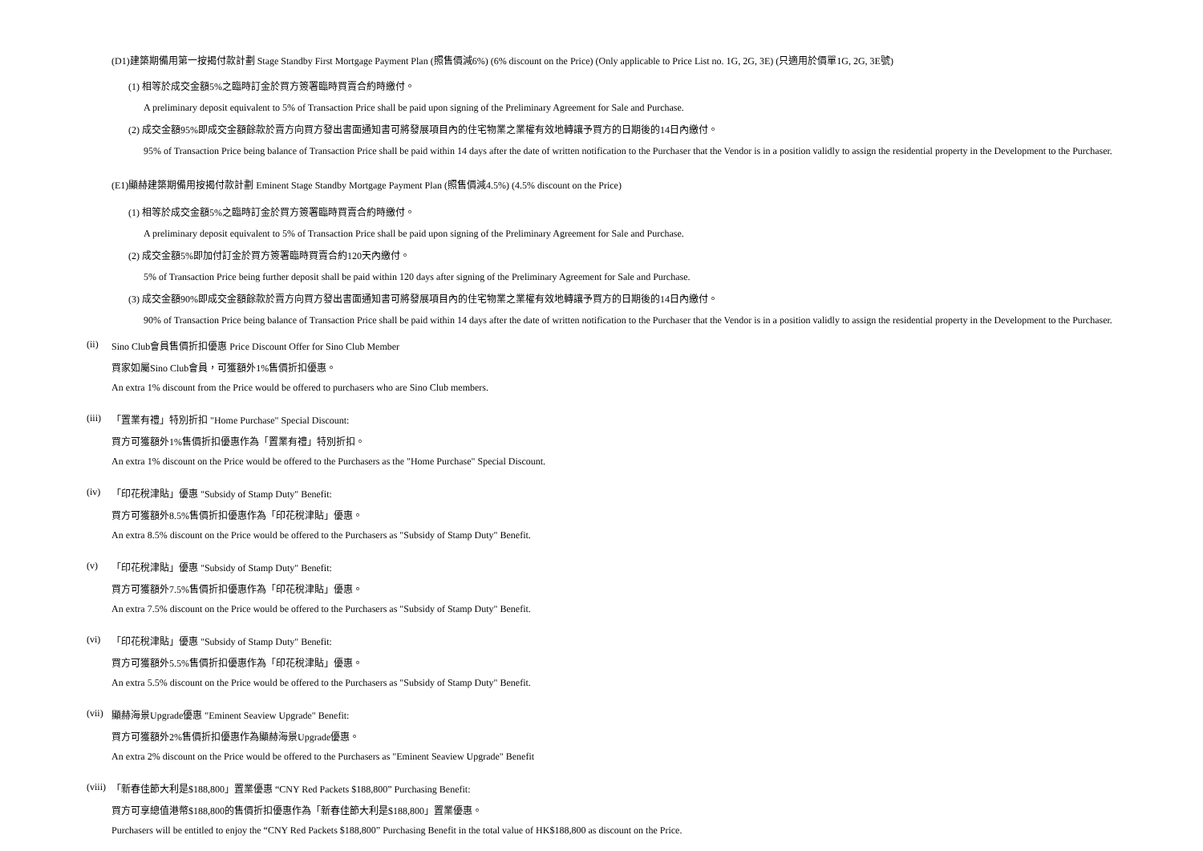(D1)建築期備用第一按揭付款計劃 Stage Standby First Mortgage Payment Plan (照售價減6%) (6% discount on the Price) (Only applicable to Price List no. 1G, 2G, 3E) (只適用於價單1G, 2G, 3E號)
(1) 相等於成交金額5%之臨時訂金於買方簽署臨時買賣合約時繳付。
A preliminary deposit equivalent to 5% of Transaction Price shall be paid upon signing of the Preliminary Agreement for Sale and Purchase.
(2) 成交金額95%即成交金額餘款於賣方向買方發出書面通知書可將發展項目內的住宅物業之業權有效地轉讓予買方的日期後的14日內繳付。
95% of Transaction Price being balance of Transaction Price shall be paid within 14 days after the date of written notification to the Purchaser that the Vendor is in a position validly to assign the residential property in the Development to the Purchaser.
(E1)顯赫建築期備用按揭付款計劃 Eminent Stage Standby Mortgage Payment Plan (照售價減4.5%) (4.5% discount on the Price)
(1) 相等於成交金額5%之臨時訂金於買方簽署臨時買賣合約時繳付。
A preliminary deposit equivalent to 5% of Transaction Price shall be paid upon signing of the Preliminary Agreement for Sale and Purchase.
(2) 成交金額5%即加付訂金於買方簽署臨時買賣合約120天內繳付。
5% of Transaction Price being further deposit shall be paid within 120 days after signing of the Preliminary Agreement for Sale and Purchase.
(3) 成交金額90%即成交金額餘款於賣方向買方發出書面通知書可將發展項目內的住宅物業之業權有效地轉讓予買方的日期後的14日內繳付。
90% of Transaction Price being balance of Transaction Price shall be paid within 14 days after the date of written notification to the Purchaser that the Vendor is in a position validly to assign the residential property in the Development to the Purchaser.
(ii) Sino Club會員售價折扣優惠 Price Discount Offer for Sino Club Member
買家如屬Sino Club會員，可獲額外1%售價折扣優惠。
An extra 1% discount from the Price would be offered to purchasers who are Sino Club members.
(iii)
「置業有禮」特別折扣 "Home Purchase" Special Discount:
買方可獲額外1%售價折扣優惠作為「置業有禮」特別折扣。
An extra 1% discount on the Price would be offered to the Purchasers as the "Home Purchase" Special Discount.
(iv) 「印花稅津貼」優惠 "Subsidy of Stamp Duty" Benefit:
買方可獲額外8.5%售價折扣優惠作為「印花稅津貼」優惠。
An extra 8.5% discount on the Price would be offered to the Purchasers as "Subsidy of Stamp Duty" Benefit.
(v) 「印花稅津貼」優惠 "Subsidy of Stamp Duty" Benefit:
買方可獲額外7.5%售價折扣優惠作為「印花稅津貼」優惠。
An extra 7.5% discount on the Price would be offered to the Purchasers as "Subsidy of Stamp Duty" Benefit.
(vi) 「印花稅津貼」優惠 "Subsidy of Stamp Duty" Benefit:
買方可獲額外5.5%售價折扣優惠作為「印花稅津貼」優惠。
An extra 5.5% discount on the Price would be offered to the Purchasers as "Subsidy of Stamp Duty" Benefit.
(vii)
顯赫海景Upgrade優惠 "Eminent Seaview Upgrade" Benefit:
買方可獲額外2%售價折扣優惠作為顯赫海景Upgrade優惠。
An extra 2% discount on the Price would be offered to the Purchasers as "Eminent Seaview Upgrade" Benefit
(viii)
「新春佳節大利是$188,800」置業優惠 “CNY Red Packets $188,800” Purchasing Benefit:
買方可享總值港幣$188,800的售價折扣優惠作為「新春佳節大利是$188,800」置業優惠。
Purchasers will be entitled to enjoy the “CNY Red Packets $188,800” Purchasing Benefit in the total value of HK$188,800 as discount on the Price.